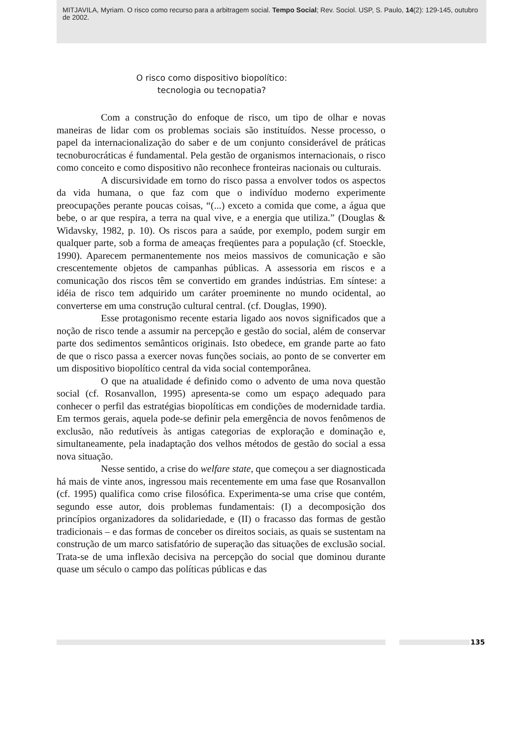MITJAVILA, Myriam. O risco como recurso para a arbitragem social. Tempo Social; Rev. Sociol. USP, S. Paulo, 14(2): 129-145, outubro de 2002.
O risco como dispositivo biopolítico:
tecnologia ou tecnopatia?
Com a construção do enfoque de risco, um tipo de olhar e novas maneiras de lidar com os problemas sociais são instituídos. Nesse processo, o papel da internacionalização do saber e de um conjunto considerável de práticas tecnoburocráticas é fundamental. Pela gestão de organismos internacionais, o risco como conceito e como dispositivo não reconhece fronteiras nacionais ou culturais.
A discursividade em torno do risco passa a envolver todos os aspectos da vida humana, o que faz com que o indivíduo moderno experimente preocupações perante poucas coisas, “(...) exceto a comida que come, a água que bebe, o ar que respira, a terra na qual vive, e a energia que utiliza.” (Douglas & Widavsky, 1982, p. 10). Os riscos para a saúde, por exemplo, podem surgir em qualquer parte, sob a forma de ameaças freqüentes para a população (cf. Stoeckle, 1990). Aparecem permanentemente nos meios massivos de comunicação e são crescentemente objetos de campanhas públicas. A assessoria em riscos e a comunicação dos riscos têm se convertido em grandes indústrias. Em síntese: a idéia de risco tem adquirido um caráter proeminente no mundo ocidental, ao converterse em uma construção cultural central. (cf. Douglas, 1990).
Esse protagonismo recente estaria ligado aos novos significados que a noção de risco tende a assumir na percepção e gestão do social, além de conservar parte dos sedimentos semânticos originais. Isto obedece, em grande parte ao fato de que o risco passa a exercer novas funções sociais, ao ponto de se converter em um dispositivo biopolítico central da vida social contemporânea.
O que na atualidade é definido como o advento de uma nova questão social (cf. Rosanvallon, 1995) apresenta-se como um espaço adequado para conhecer o perfil das estratégias biopolíticas em condições de modernidade tardia. Em termos gerais, aquela pode-se definir pela emergência de novos fenômenos de exclusão, não redutíveis às antigas categorias de exploração e dominação e, simultaneamente, pela inadaptação dos velhos métodos de gestão do social a essa nova situação.
Nesse sentido, a crise do welfare state, que começou a ser diagnosticada há mais de vinte anos, ingressou mais recentemente em uma fase que Rosanvallon (cf. 1995) qualifica como crise filosófica. Experimenta-se uma crise que contém, segundo esse autor, dois problemas fundamentais: (I) a decomposição dos princípios organizadores da solidariedade, e (II) o fracasso das formas de gestão tradicionais – e das formas de conceber os direitos sociais, as quais se sustentam na construção de um marco satisfatório de superação das situações de exclusão social. Trata-se de uma inflexão decisiva na percepção do social que dominou durante quase um século o campo das políticas públicas e das
135